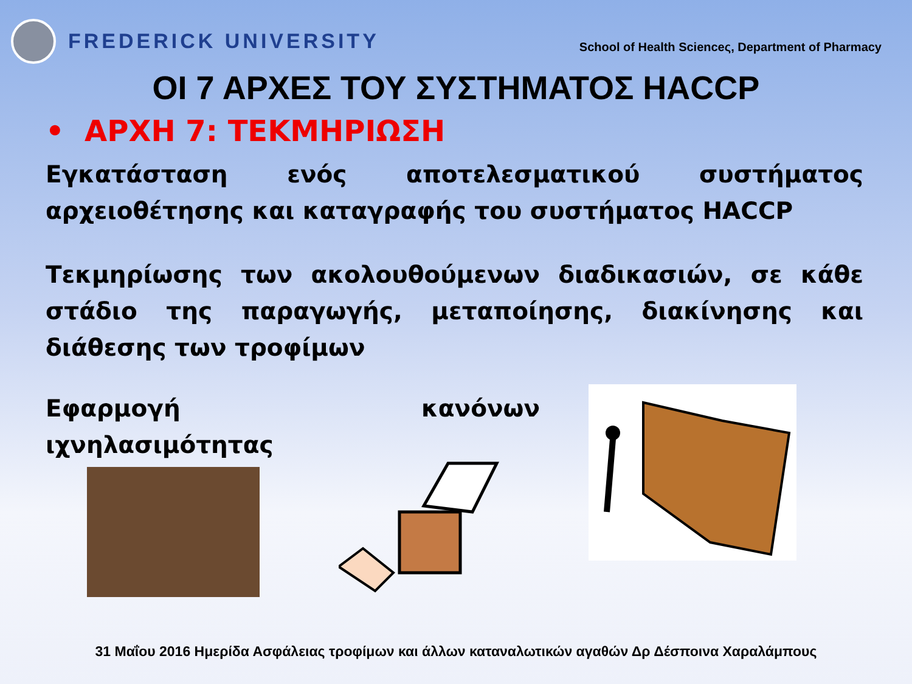FREDERICK UNIVERSITY
School of Health Scienceς, Department of Pharmacy
ΟΙ 7 ΑΡΧΕΣ ΤΟΥ ΣΥΣΤΗΜΑΤΟΣ HACCP
• ΑΡΧΗ 7: ΤΕΚΜΗΡΙΩΣΗ
Εγκατάσταση ενός αποτελεσματικού συστήματος αρχειοθέτησης και καταγραφής του συστήματος HACCP
Τεκμηρίωσης των ακολουθούμενων διαδικασιών, σε κάθε στάδιο της παραγωγής, μεταποίησης, διακίνησης και διάθεσης των τροφίμων
Εφαρμογή κανόνων ιχνηλασιμότητας
31 Μαΐου 2016 Ημερίδα Ασφάλειας τροφίμων και άλλων καταναλωτικών αγαθών Δρ Δέσποινα Χαραλάμπους